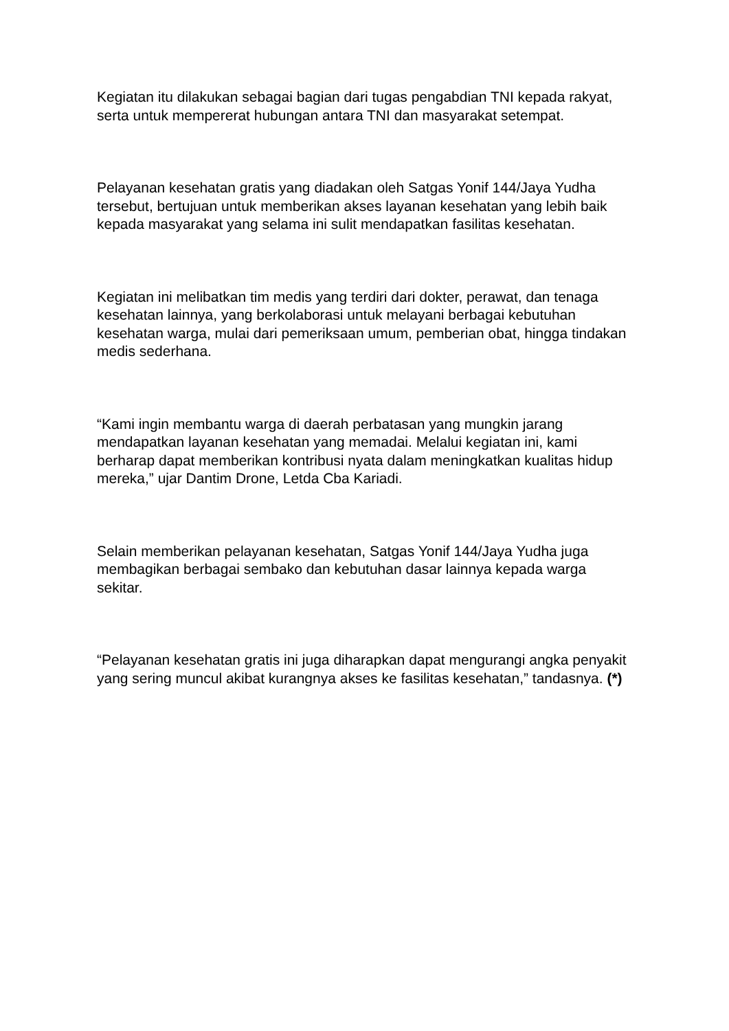Kegiatan itu dilakukan sebagai bagian dari tugas pengabdian TNI kepada rakyat, serta untuk mempererat hubungan antara TNI dan masyarakat setempat.
Pelayanan kesehatan gratis yang diadakan oleh Satgas Yonif 144/Jaya Yudha tersebut, bertujuan untuk memberikan akses layanan kesehatan yang lebih baik kepada masyarakat yang selama ini sulit mendapatkan fasilitas kesehatan.
Kegiatan ini melibatkan tim medis yang terdiri dari dokter, perawat, dan tenaga kesehatan lainnya, yang berkolaborasi untuk melayani berbagai kebutuhan kesehatan warga, mulai dari pemeriksaan umum, pemberian obat, hingga tindakan medis sederhana.
“Kami ingin membantu warga di daerah perbatasan yang mungkin jarang mendapatkan layanan kesehatan yang memadai. Melalui kegiatan ini, kami berharap dapat memberikan kontribusi nyata dalam meningkatkan kualitas hidup mereka,” ujar Dantim Drone, Letda Cba Kariadi.
Selain memberikan pelayanan kesehatan, Satgas Yonif 144/Jaya Yudha juga membagikan berbagai sembako dan kebutuhan dasar lainnya kepada warga sekitar.
“Pelayanan kesehatan gratis ini juga diharapkan dapat mengurangi angka penyakit yang sering muncul akibat kurangnya akses ke fasilitas kesehatan,” tandasnya. (*)